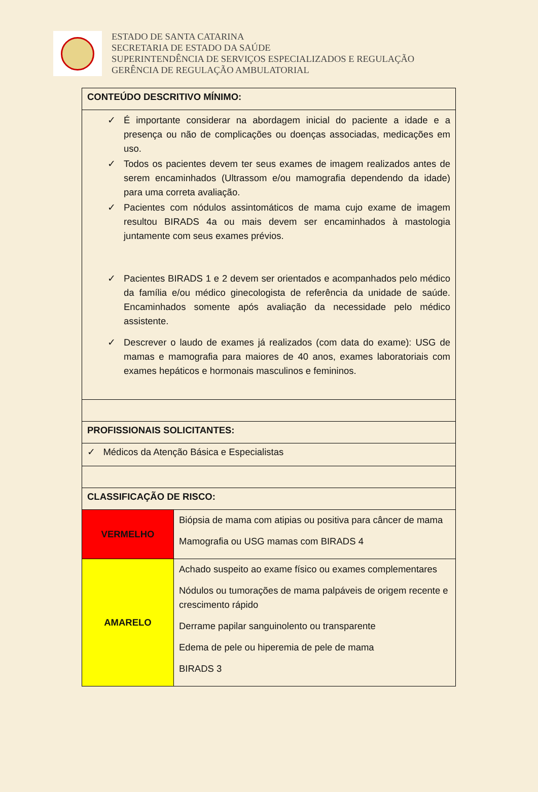ESTADO DE SANTA CATARINA
SECRETARIA DE ESTADO DA SAÚDE
SUPERINTENDÊNCIA DE SERVIÇOS ESPECIALIZADOS E REGULAÇÃO
GERÊNCIA DE REGULAÇÃO AMBULATORIAL
| CONTEÚDO DESCRITIVO MÍNIMO: | |
| ✓ É importante considerar na abordagem inicial do paciente a idade e a presença ou não de complicações ou doenças associadas, medicações em uso. ✓ Todos os pacientes devem ter seus exames de imagem realizados antes de serem encaminhados (Ultrassom e/ou mamografia dependendo da idade) para uma correta avaliação. ✓ Pacientes com nódulos assintomáticos de mama cujo exame de imagem resultou BIRADS 4a ou mais devem ser encaminhados à mastologia juntamente com seus exames prévios. ✓ Pacientes BIRADS 1 e 2 devem ser orientados e acompanhados pelo médico da família e/ou médico ginecologista de referência da unidade de saúde. Encaminhados somente após avaliação da necessidade pelo médico assistente. ✓ Descrever o laudo de exames já realizados (com data do exame): USG de mamas e mamografia para maiores de 40 anos, exames laboratoriais com exames hepáticos e hormonais masculinos e femininos. | |
| PROFISSIONAIS SOLICITANTES: | |
| ✓ Médicos da Atenção Básica e Especialistas | |
| CLASSIFICAÇÃO DE RISCO: | |
| VERMELHO | Biópsia de mama com atipias ou positiva para câncer de mama Mamografia ou USG mamas com BIRADS 4 |
| AMARELO | Achado suspeito ao exame físico ou exames complementares Nódulos ou tumorações de mama palpáveis de origem recente e crescimento rápido Derrame papilar sanguinolento ou transparente Edema de pele ou hiperemia de pele de mama BIRADS 3 |